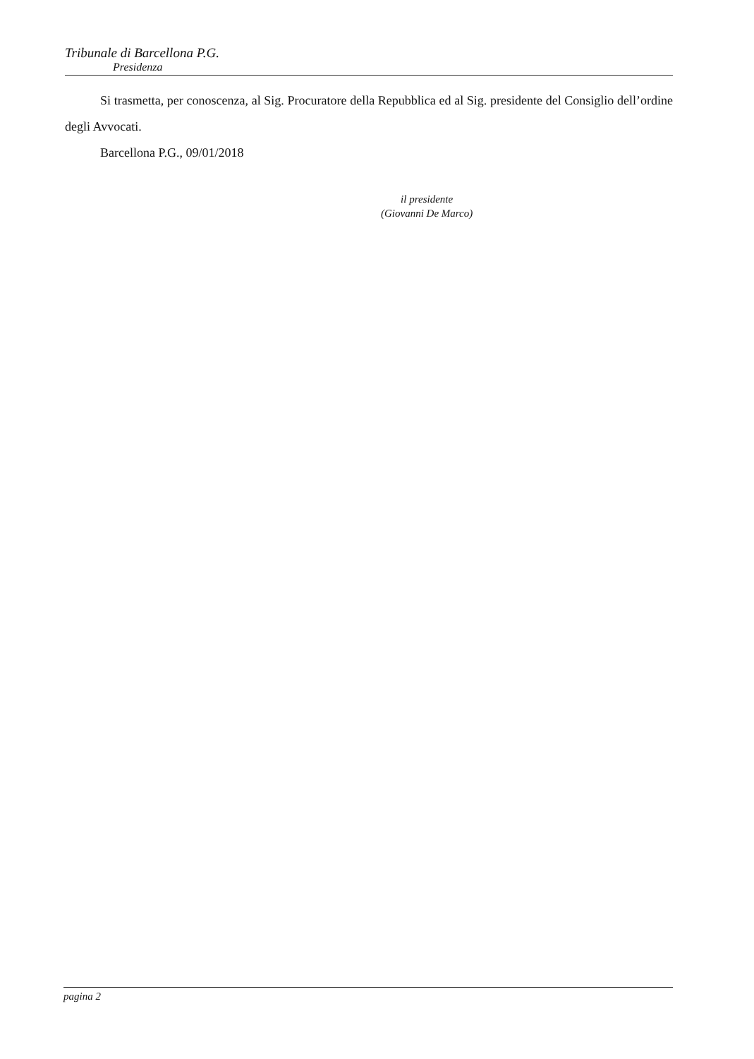Tribunale di Barcellona P.G.
Presidenza
Si trasmetta, per conoscenza, al Sig. Procuratore della Repubblica ed al Sig. presidente del Consiglio dell’ordine degli Avvocati.
Barcellona P.G., 09/01/2018
il presidente
(Giovanni De Marco)
pagina 2